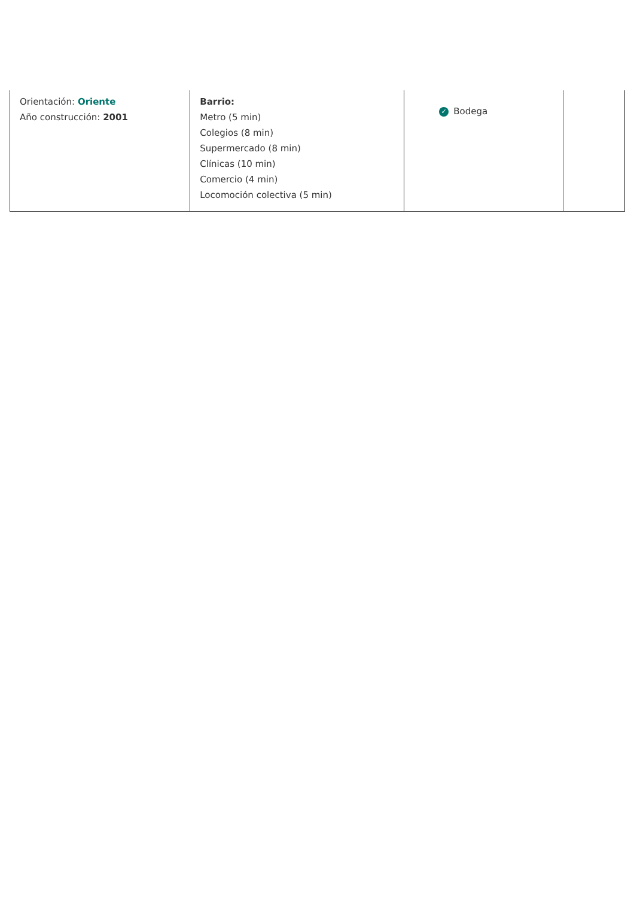| Orientación: Oriente Año construcción: 2001 | Barrio: Metro (5 min) Colegios (8 min) Supermercado (8 min) Clínicas (10 min) Comercio (4 min) Locomoción colectiva (5 min) | ✓ Bodega | |